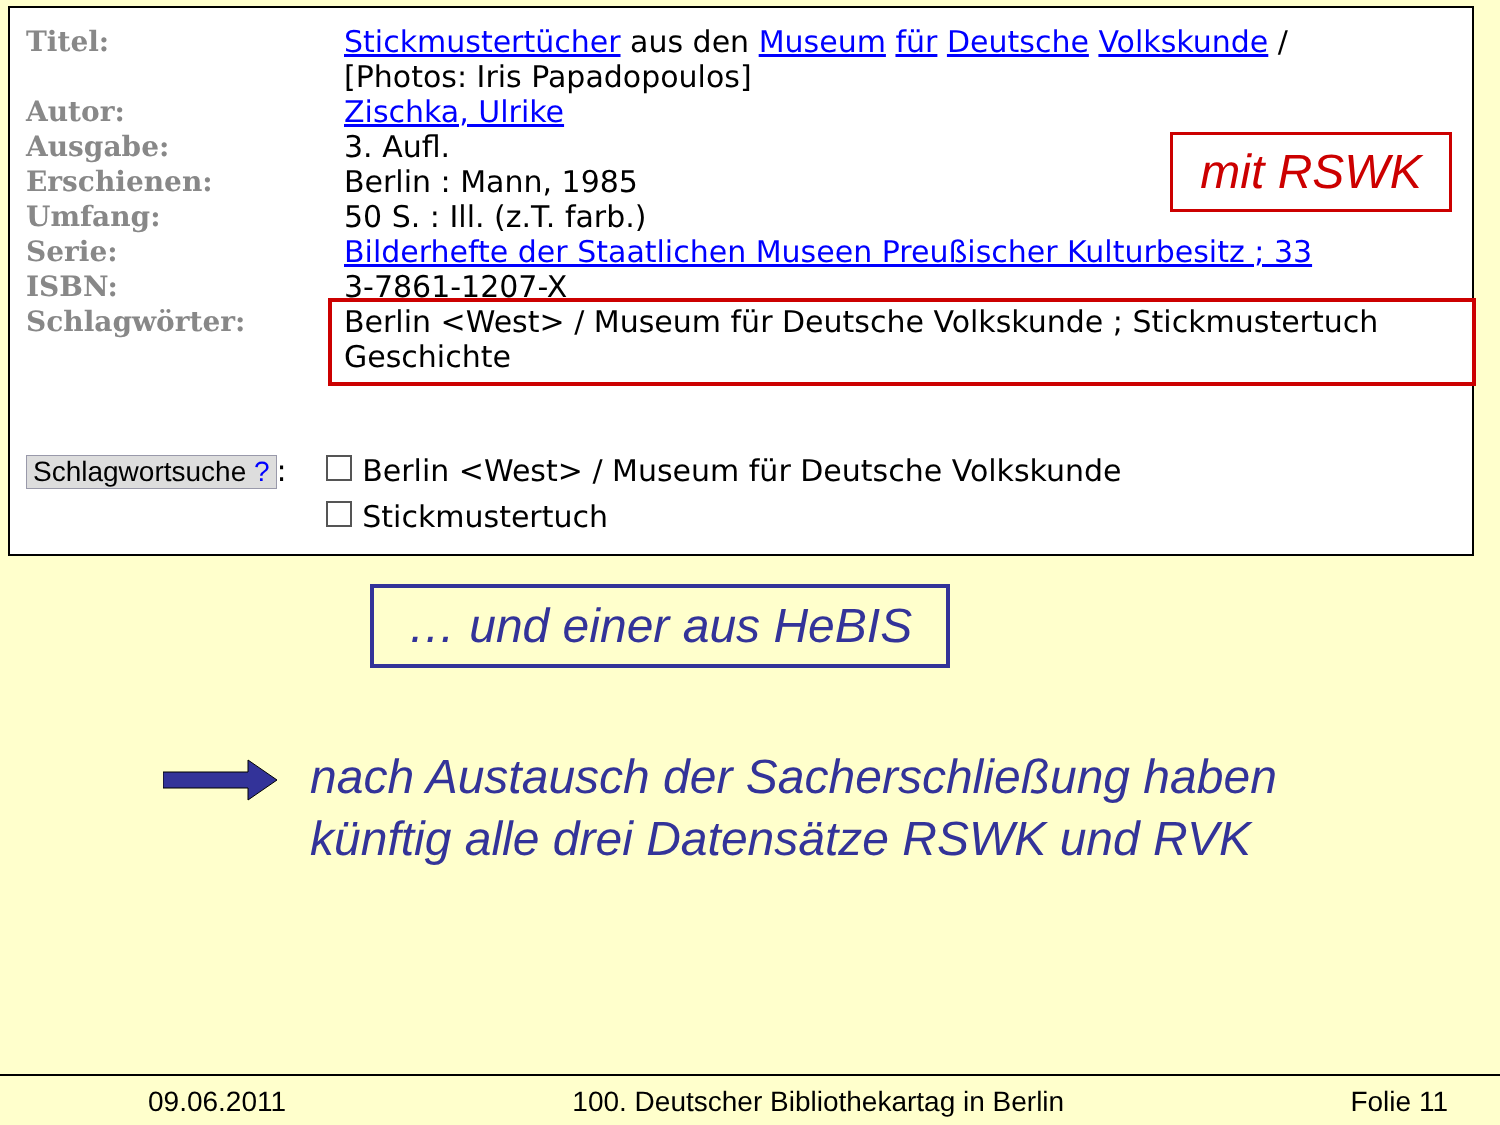| Titel: | Stickmustertücher aus den Museum für Deutsche Volkskunde / [Photos: Iris Papadopoulos] |
| Autor: | Zischka, Ulrike |
| Ausgabe: | 3. Aufl. |
| Erschienen: | Berlin : Mann, 1985 |
| Umfang: | 50 S. : Ill. (z.T. farb.) |
| Serie: | Bilderhefte der Staatlichen Museen Preußischer Kulturbesitz ; 33 |
| ISBN: | 3-7861-1207-X |
| Schlagwörter: | Berlin <West> / Museum für Deutsche Volkskunde ; Stickmustertuch Geschichte |
mit RSWK
Schlagwortsuche ?: Berlin <West> / Museum für Deutsche Volkskunde
Stickmustertuch
… und einer aus HeBIS
nach Austausch der Sacherschließung haben
künftig alle drei Datensätze RSWK und RVK
09.06.2011 100. Deutscher Bibliothekartag in Berlin Folie 11